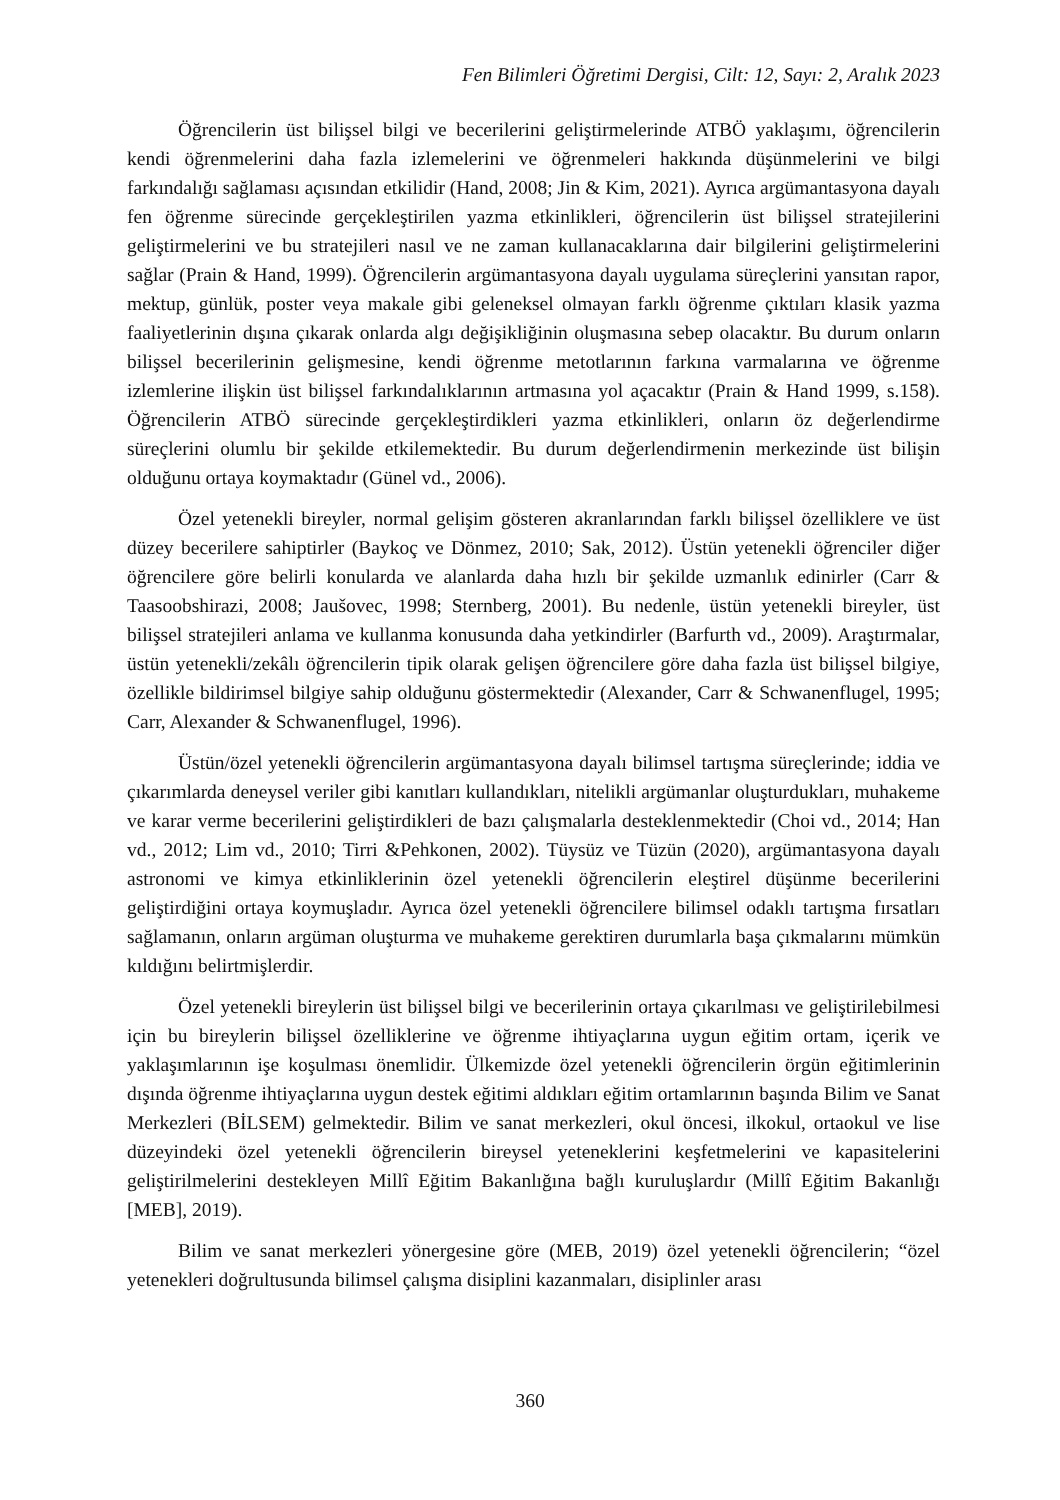Fen Bilimleri Öğretimi Dergisi, Cilt: 12, Sayı: 2, Aralık 2023
Öğrencilerin üst bilişsel bilgi ve becerilerini geliştirmelerinde ATBÖ yaklaşımı, öğrencilerin kendi öğrenmelerini daha fazla izlemelerini ve öğrenmeleri hakkında düşünmelerini ve bilgi farkındalığı sağlaması açısından etkilidir (Hand, 2008; Jin & Kim, 2021). Ayrıca argümantasyona dayalı fen öğrenme sürecinde gerçekleştirilen yazma etkinlikleri, öğrencilerin üst bilişsel stratejilerini geliştirmelerini ve bu stratejileri nasıl ve ne zaman kullanacaklarına dair bilgilerini geliştirmelerini sağlar (Prain & Hand, 1999). Öğrencilerin argümantasyona dayalı uygulama süreçlerini yansıtan rapor, mektup, günlük, poster veya makale gibi geleneksel olmayan farklı öğrenme çıktıları klasik yazma faaliyetlerinin dışına çıkarak onlarda algı değişikliğinin oluşmasına sebep olacaktır. Bu durum onların bilişsel becerilerinin gelişmesine, kendi öğrenme metotlarının farkına varmalarına ve öğrenme izlemlerine ilişkin üst bilişsel farkındalıklarının artmasına yol açacaktır (Prain & Hand 1999, s.158). Öğrencilerin ATBÖ sürecinde gerçekleştirdikleri yazma etkinlikleri, onların öz değerlendirme süreçlerini olumlu bir şekilde etkilemektedir. Bu durum değerlendirmenin merkezinde üst bilişin olduğunu ortaya koymaktadır (Günel vd., 2006).
Özel yetenekli bireyler, normal gelişim gösteren akranlarından farklı bilişsel özelliklere ve üst düzey becerilere sahiptirler (Baykoç ve Dönmez, 2010; Sak, 2012). Üstün yetenekli öğrenciler diğer öğrencilere göre belirli konularda ve alanlarda daha hızlı bir şekilde uzmanlık edinirler (Carr & Taasoobshirazi, 2008; Jaušovec, 1998; Sternberg, 2001). Bu nedenle, üstün yetenekli bireyler, üst bilişsel stratejileri anlama ve kullanma konusunda daha yetkindirler (Barfurth vd., 2009). Araştırmalar, üstün yetenekli/zekâlı öğrencilerin tipik olarak gelişen öğrencilere göre daha fazla üst bilişsel bilgiye, özellikle bildirimsel bilgiye sahip olduğunu göstermektedir (Alexander, Carr & Schwanenflugel, 1995; Carr, Alexander & Schwanenflugel, 1996).
Üstün/özel yetenekli öğrencilerin argümantasyona dayalı bilimsel tartışma süreçlerinde; iddia ve çıkarımlarda deneysel veriler gibi kanıtları kullandıkları, nitelikli argümanlar oluşturdukları, muhakeme ve karar verme becerilerini geliştirdikleri de bazı çalışmalarla desteklenmektedir (Choi vd., 2014; Han vd., 2012; Lim vd., 2010; Tirri &Pehkonen, 2002). Tüysüz ve Tüzün (2020), argümantasyona dayalı astronomi ve kimya etkinliklerinin özel yetenekli öğrencilerin eleştirel düşünme becerilerini geliştirdiğini ortaya koymuşladır. Ayrıca özel yetenekli öğrencilere bilimsel odaklı tartışma fırsatları sağlamanın, onların argüman oluşturma ve muhakeme gerektiren durumlarla başa çıkmalarını mümkün kıldığını belirtmişlerdir.
Özel yetenekli bireylerin üst bilişsel bilgi ve becerilerinin ortaya çıkarılması ve geliştirilebilmesi için bu bireylerin bilişsel özelliklerine ve öğrenme ihtiyaçlarına uygun eğitim ortam, içerik ve yaklaşımlarının işe koşulması önemlidir. Ülkemizde özel yetenekli öğrencilerin örgün eğitimlerinin dışında öğrenme ihtiyaçlarına uygun destek eğitimi aldıkları eğitim ortamlarının başında Bilim ve Sanat Merkezleri (BİLSEM) gelmektedir. Bilim ve sanat merkezleri, okul öncesi, ilkokul, ortaokul ve lise düzeyindeki özel yetenekli öğrencilerin bireysel yeteneklerini keşfetmelerini ve kapasitelerini geliştirilmelerini destekleyen Millî Eğitim Bakanlığına bağlı kuruluşlardır (Millî Eğitim Bakanlığı [MEB], 2019).
Bilim ve sanat merkezleri yönergesine göre (MEB, 2019) özel yetenekli öğrencilerin; “özel yetenekleri doğrultusunda bilimsel çalışma disiplini kazanmaları, disiplinler arası
360